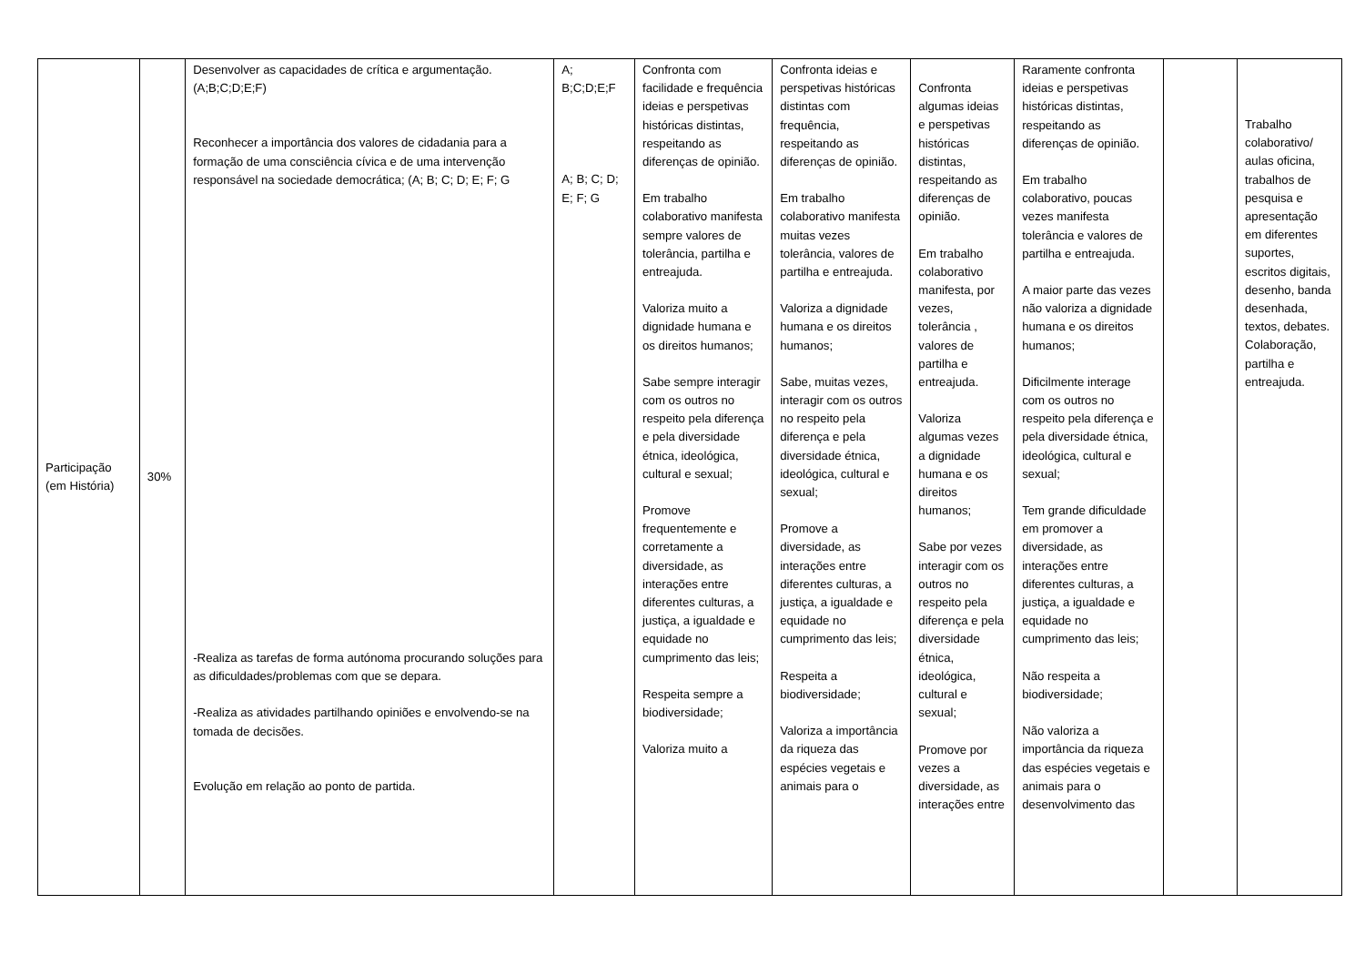| Participação (em História) | 30% | Desenvolver as capacidades de crítica e argumentação. (A;B;C;D;E;F) Reconhecer a importância dos valores de cidadania para a formação de uma consciência cívica e de uma intervenção responsável na sociedade democrática; (A; B; C; D; E; F; G -Realiza as tarefas de forma autónoma procurando soluções para as dificuldades/problemas com que se depara. -Realiza as atividades partilhando opiniões e envolvendo-se na tomada de decisões. Evolução em relação ao ponto de partida. | A; B;C;D;E;F A; B; C; D; E; F; G | Confronta com facilidade e frequência ideias e perspetivas históricas distintas, respeitando as diferenças de opinião. Em trabalho colaborativo manifesta sempre valores de tolerância, partilha e entreajuda. Valoriza muito a dignidade humana e os direitos humanos; Sabe sempre interagir com os outros no respeito pela diferença e pela diversidade étnica, ideológica, cultural e sexual; Promove frequentemente e corretamente a diversidade, as interações entre diferentes culturas, a justiça, a igualdade e equidade no cumprimento das leis; Respeita sempre a biodiversidade; Valoriza muito a | Confronta ideias e perspetivas históricas distintas com frequência, respeitando as diferenças de opinião. Em trabalho colaborativo manifesta muitas vezes tolerância, valores de partilha e entreajuda. Valoriza a dignidade humana e os direitos humanos; Sabe, muitas vezes, interagir com os outros no respeito pela diferença e pela diversidade étnica, ideológica, cultural e sexual; Promove a diversidade, as interações entre diferentes culturas, a justiça, a igualdade e equidade no cumprimento das leis; Respeita a biodiversidade; Valoriza a importância da riqueza das espécies vegetais e animais para o | Confronta algumas ideias e perspetivas históricas distintas, respeitando as diferenças de opinião. Em trabalho colaborativo manifesta, por vezes, tolerância , valores de partilha e entreajuda. Valoriza algumas vezes a dignidade humana e os direitos humanos; Sabe por vezes interagir com os outros no respeito pela diferença e pela diversidade étnica, ideológica, cultural e sexual; Promove por vezes a diversidade, as interações entre | Raramente confronta ideias e perspetivas históricas distintas, respeitando as diferenças de opinião. Em trabalho colaborativo, poucas vezes manifesta tolerância e valores de partilha e entreajuda. A maior parte das vezes não valoriza a dignidade humana e os direitos humanos; Dificilmente interage com os outros no respeito pela diferença e pela diversidade étnica, ideológica, cultural e sexual; Tem grande dificuldade em promover a diversidade, as interações entre diferentes culturas, a justiça, a igualdade e equidade no cumprimento das leis; Não respeita a biodiversidade; Não valoriza a importância da riqueza das espécies vegetais e animais para o desenvolvimento das | | Trabalho colaborativo/ aulas oficina, trabalhos de pesquisa e apresentação em diferentes suportes, escritos digitais, desenho, banda desenhada, textos, debates. Colaboração, partilha e entreajuda. |